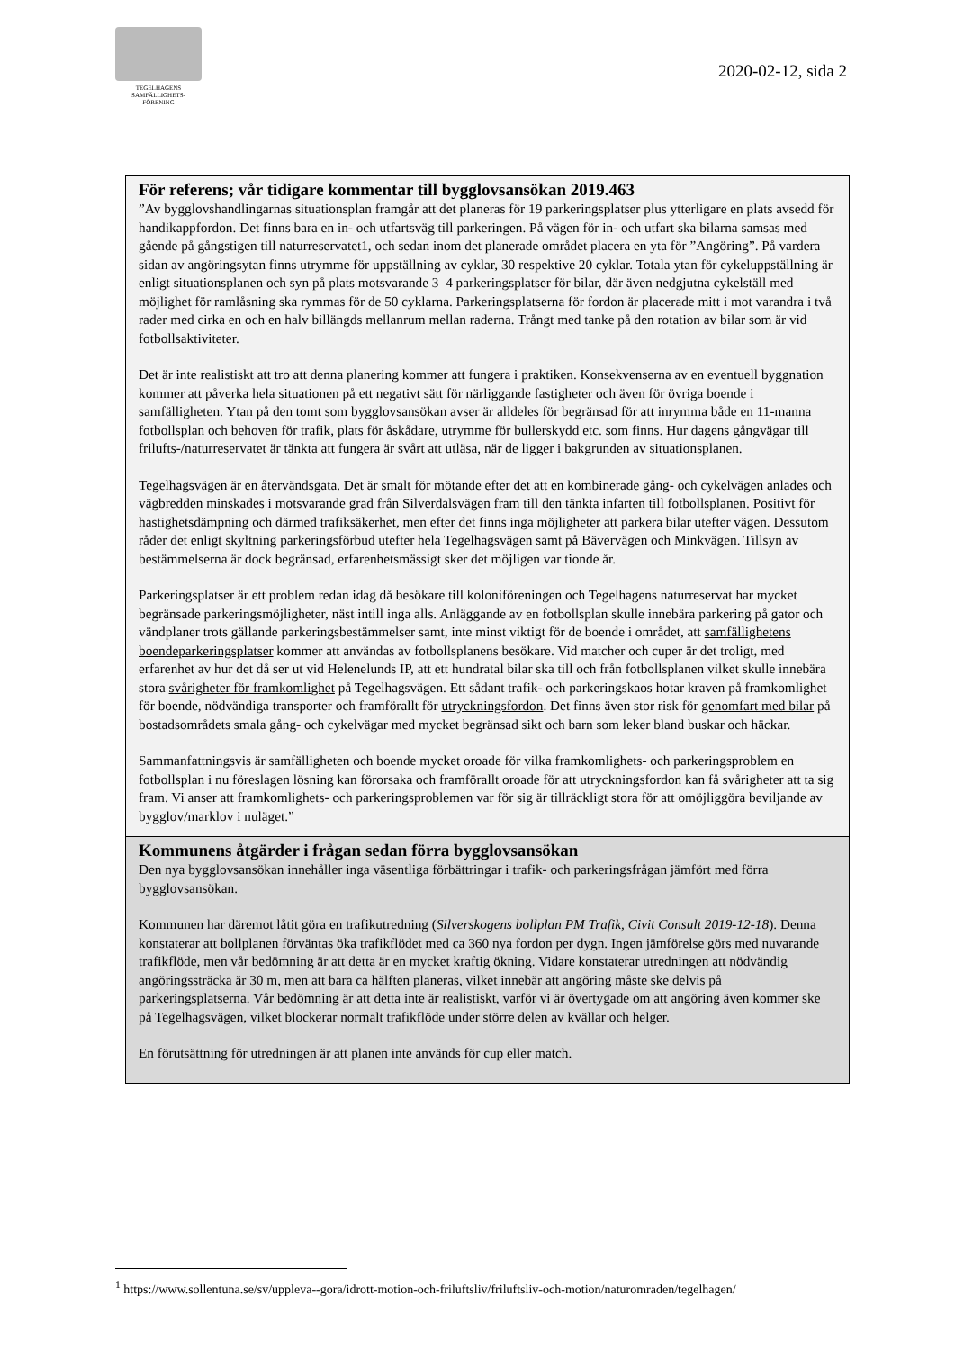TEGELHAGENS
SAMFÄLLIGHETS-
FÖRENING
2020-02-12, sida 2
För referens; vår tidigare kommentar till bygglovsansökan 2019.463
”Av bygglovshandlingarnas situationsplan framgår att det planeras för 19 parkeringsplatser plus ytterligare en plats avsedd för handikappfordon. Det finns bara en in- och utfartsväg till parkeringen. På vägen för in- och utfart ska bilarna samsas med gående på gångstigen till naturreservatet1, och sedan inom det planerade området placera en yta för ”Angöring”. På vardera sidan av angöringsytan finns utrymme för uppställning av cyklar, 30 respektive 20 cyklar. Totala ytan för cykeluppställning är enligt situationsplanen och syn på plats motsvarande 3–4 parkeringsplatser för bilar, där även nedgjutna cykelställ med möjlighet för ramlåsning ska rymmas för de 50 cyklarna. Parkeringsplatserna för fordon är placerade mitt i mot varandra i två rader med cirka en och en halv billängds mellanrum mellan raderna. Trångt med tanke på den rotation av bilar som är vid fotbollsaktiviteter.
Det är inte realistiskt att tro att denna planering kommer att fungera i praktiken. Konsekvenserna av en eventuell byggnation kommer att påverka hela situationen på ett negativt sätt för närliggande fastigheter och även för övriga boende i samfälligheten. Ytan på den tomt som bygglovsansökan avser är alldeles för begränsad för att inrymma både en 11-manna fotbollsplan och behoven för trafik, plats för åskådare, utrymme för bullerskydd etc. som finns. Hur dagens gångvägar till frilufts-/naturreservatet är tänkta att fungera är svårt att utläsa, när de ligger i bakgrunden av situationsplanen.
Tegelhagsvägen är en återvändsgata. Det är smalt för mötande efter det att en kombinerade gång- och cykelvägen anlades och vägbredden minskades i motsvarande grad från Silverdalsvägen fram till den tänkta infarten till fotbollsplanen. Positivt för hastighetsdämpning och därmed trafiksäkerhet, men efter det finns inga möjligheter att parkera bilar utefter vägen. Dessutom råder det enligt skyltning parkeringsförbud utefter hela Tegelhagsvägen samt på Bävervägen och Minkvägen. Tillsyn av bestämmelserna är dock begränsad, erfarenhetsmässigt sker det möjligen var tionde år.
Parkeringsplatser är ett problem redan idag då besökare till koloniföreningen och Tegelhagens naturreservat har mycket begränsade parkeringsmöjligheter, näst intill inga alls. Anläggande av en fotbollsplan skulle innebära parkering på gator och vändplaner trots gällande parkeringsbestämmelser samt, inte minst viktigt för de boende i området, att samfällighetens boendeparkeringsplatser kommer att användas av fotbollsplanens besökare. Vid matcher och cuper är det troligt, med erfarenhet av hur det då ser ut vid Helenelunds IP, att ett hundratal bilar ska till och från fotbollsplanen vilket skulle innebära stora svårigheter för framkomlighet på Tegelhagsvägen. Ett sådant trafik- och parkeringskaos hotar kraven på framkomlighet för boende, nödvändiga transporter och framförallt för utryckningsfordon. Det finns även stor risk för genomfart med bilar på bostadsområdets smala gång- och cykelvägar med mycket begränsad sikt och barn som leker bland buskar och häckar.
Sammanfattningsvis är samfälligheten och boende mycket oroade för vilka framkomlighets- och parkeringsproblem en fotbollsplan i nu föreslagen lösning kan förorsaka och framförallt oroade för att utryckningsfordon kan få svårigheter att ta sig fram. Vi anser att framkomlighets- och parkeringsproblemen var för sig är tillräckligt stora för att omöjliggöra beviljande av bygglov/marklov i nuläget.”
Kommunens åtgärder i frågan sedan förra bygglovsansökan
Den nya bygglovsansökan innehåller inga väsentliga förbättringar i trafik- och parkeringsfrågan jämfört med förra bygglovsansökan.
Kommunen har däremot låtit göra en trafikutredning (Silverskogens bollplan PM Trafik, Civit Consult 2019-12-18). Denna konstaterar att bollplanen förväntas öka trafikflödet med ca 360 nya fordon per dygn. Ingen jämförelse görs med nuvarande trafikflöde, men vår bedömning är att detta är en mycket kraftig ökning. Vidare konstaterar utredningen att nödvändig angöringssträcka är 30 m, men att bara ca hälften planeras, vilket innebär att angöring måste ske delvis på parkeringsplatserna. Vår bedömning är att detta inte är realistiskt, varför vi är övertygade om att angöring även kommer ske på Tegelhagsvägen, vilket blockerar normalt trafikflöde under större delen av kvällar och helger.
En förutsättning för utredningen är att planen inte används för cup eller match.
<sup>1</sup> https://www.sollentuna.se/sv/uppleva--gora/idrott-motion-och-friluftsliv/friluftsliv-och-motion/naturomraden/tegelhagen/